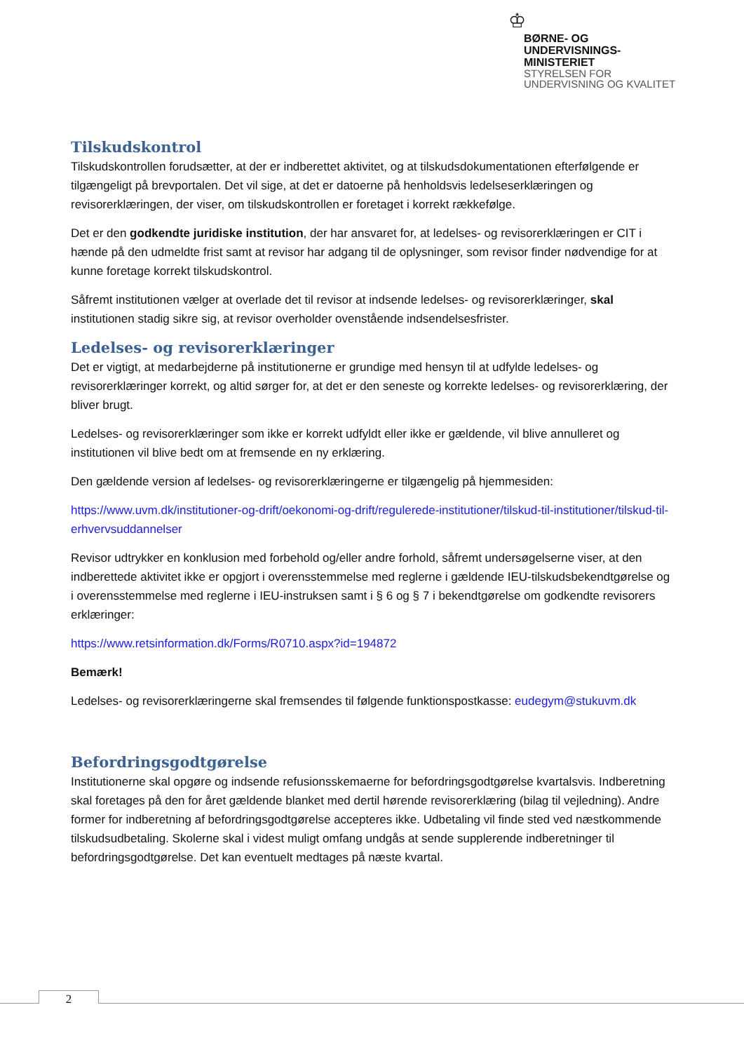♔
BØRNE- OG
UNDERVISNINGS-
MINISTERIET
STYRELSEN FOR
UNDERVISNING OG KVALITET
Tilskudskontrol
Tilskudskontrollen forudsætter, at der er indberettet aktivitet, og at tilskudsdokumentationen efterfølgende er tilgængeligt på brevportalen. Det vil sige, at det er datoerne på henholdsvis ledelseserklæringen og revisorerklæringen, der viser, om tilskudskontrollen er foretaget i korrekt rækkefølge.
Det er den godkendte juridiske institution, der har ansvaret for, at ledelses- og revisorerklæringen er CIT i hænde på den udmeldte frist samt at revisor har adgang til de oplysninger, som revisor finder nødvendige for at kunne foretage korrekt tilskudskontrol.
Såfremt institutionen vælger at overlade det til revisor at indsende ledelses- og revisorerklæringer, skal institutionen stadig sikre sig, at revisor overholder ovenstående indsendelsesfrister.
Ledelses- og revisorerklæringer
Det er vigtigt, at medarbejderne på institutionerne er grundige med hensyn til at udfylde ledelses- og revisorerklæringer korrekt, og altid sørger for, at det er den seneste og korrekte ledelses- og revisorerklæring, der bliver brugt.
Ledelses- og revisorerklæringer som ikke er korrekt udfyldt eller ikke er gældende, vil blive annulleret og institutionen vil blive bedt om at fremsende en ny erklæring.
Den gældende version af ledelses- og revisorerklæringerne er tilgængelig på hjemmesiden:
https://www.uvm.dk/institutioner-og-drift/oekonomi-og-drift/regulerede-institutioner/tilskud-til-institutioner/tilskud-til-erhvervsuddannelser
Revisor udtrykker en konklusion med forbehold og/eller andre forhold, såfremt undersøgelserne viser, at den indberettede aktivitet ikke er opgjort i overensstemmelse med reglerne i gældende IEU-tilskudsbekendtgørelse og i overensstemmelse med reglerne i IEU-instruksen samt i § 6 og § 7 i bekendtgørelse om godkendte revisorers erklæringer:
https://www.retsinformation.dk/Forms/R0710.aspx?id=194872
Bemærk!
Ledelses- og revisorerklæringerne skal fremsendes til følgende funktionspostkasse: eudegym@stukuvm.dk
Befordringsgodtgørelse
Institutionerne skal opgøre og indsende refusionsskemaerne for befordringsgodtgørelse kvartalsvis. Indberetning skal foretages på den for året gældende blanket med dertil hørende revisorerklæring (bilag til vejledning). Andre former for indberetning af befordringsgodtgørelse accepteres ikke. Udbetaling vil finde sted ved næstkommende tilskudsudbetaling. Skolerne skal i videst muligt omfang undgås at sende supplerende indberetninger til befordringsgodtgørelse. Det kan eventuelt medtages på næste kvartal.
2